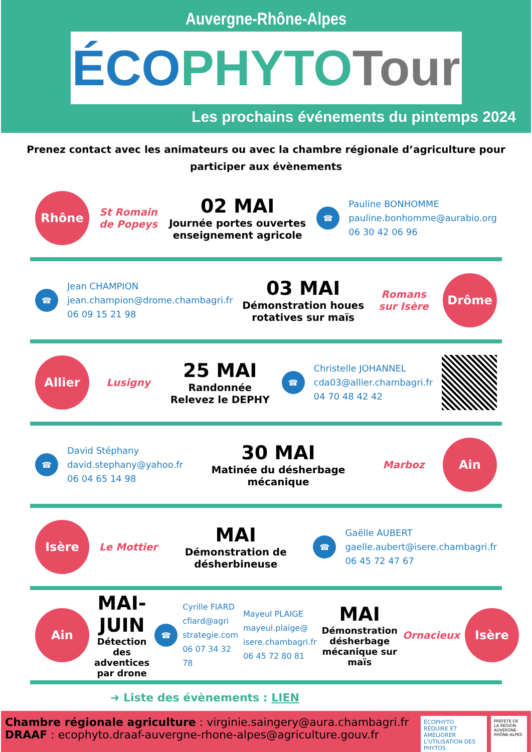Auvergne-Rhône-Alpes
ÉCO PHYTO Tour
Les prochains événements du pintemps 2024
Prenez contact avec les animateurs ou avec la chambre régionale d’agriculture pour participer aux évènements
Rhône
St Romain de Popeys
02 MAI
Journée portes ouvertes enseignement agricole
☎
Pauline BONHOMME
pauline.bonhomme@aurabio.org
06 30 42 06 96
☎
Jean CHAMPION
jean.champion@drome.chambagri.fr
06 09 15 21 98
03 MAI
Démonstration houes rotatives sur maïs
Romans sur Isère
Drôme
Allier
Lusigny
25 MAI
Randonnée Relevez le DEPHY
☎
Christelle JOHANNEL
cda03@allier.chambagri.fr
04 70 48 42 42
☎
David Stéphany
david.stephany@yahoo.fr
06 04 65 14 98
30 MAI
Matinée du désherbage mécanique
Marboz
Ain
Isère
Le Mottier
MAI
Démonstration de désherbineuse
☎
Gaëlle AUBERT
gaelle.aubert@isere.chambagri.fr
06 45 72 47 67
Ain
MAI-JUIN
Détection des adventices par drone
☎
Cyrille FIARD
cfiard@agri strategie.com
06 07 34 32 78
Mayeul PLAIGE
mayeul.plaige@ isere.chambagri.fr
06 45 72 80 81
MAI
Démonstration désherbage mécanique sur maïs
Ornacieux
Isère
➜ Liste des évènements : LIEN
Chambre régionale agriculture : virginie.saingery@aura.chambagri.fr
DRAAF : ecophyto.draaf-auvergne-rhone-alpes@agriculture.gouv.fr
ÉCOPHYTO
RÉDUIRE ET AMÉLIORER L'UTILISATION DES PHYTOS
PRÉFÈTE DE LA RÉGION AUVERGNE-RHÔNE-ALPES